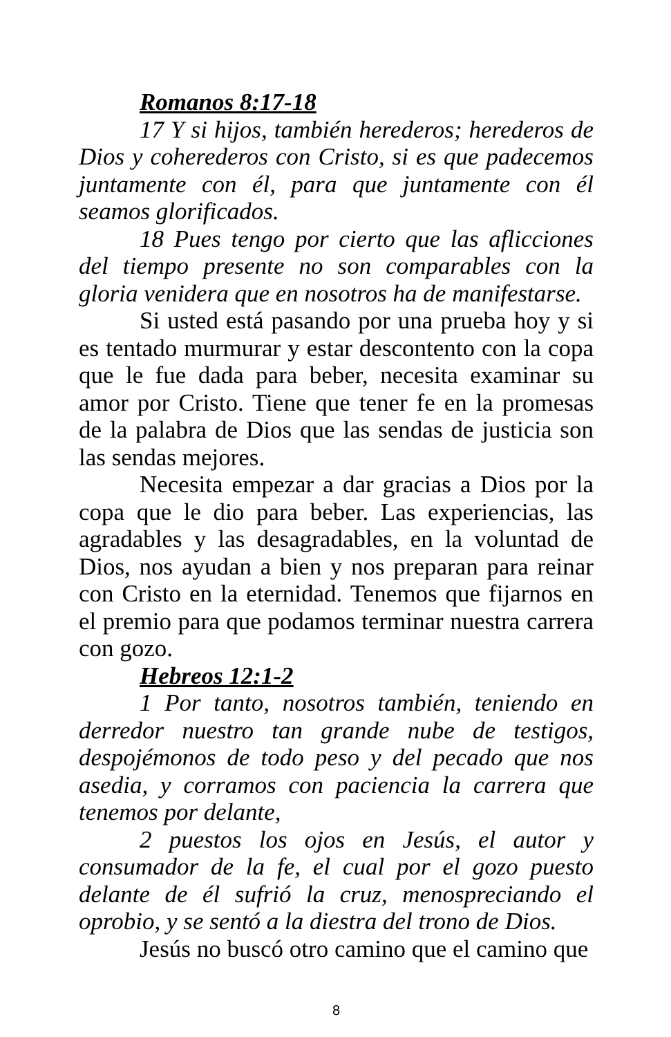Romanos 8:17-18
17 Y si hijos, también herederos; herederos de Dios y coherederos con Cristo, si es que padecemos juntamente con él, para que juntamente con él seamos glorificados.
18 Pues tengo por cierto que las aflicciones del tiempo presente no son comparables con la gloria venidera que en nosotros ha de manifestarse.
Si usted está pasando por una prueba hoy y si es tentado murmurar y estar descontento con la copa que le fue dada para beber, necesita examinar su amor por Cristo. Tiene que tener fe en la promesas de la palabra de Dios que las sendas de justicia son las sendas mejores.
Necesita empezar a dar gracias a Dios por la copa que le dio para beber. Las experiencias, las agradables y las desagradables, en la voluntad de Dios, nos ayudan a bien y nos preparan para reinar con Cristo en la eternidad. Tenemos que fijarnos en el premio para que podamos terminar nuestra carrera con gozo.
Hebreos 12:1-2
1 Por tanto, nosotros también, teniendo en derredor nuestro tan grande nube de testigos, despojémonos de todo peso y del pecado que nos asedia, y corramos con paciencia la carrera que tenemos por delante,
2 puestos los ojos en Jesús, el autor y consumador de la fe, el cual por el gozo puesto delante de él sufrió la cruz, menospreciando el oprobio, y se sentó a la diestra del trono de Dios.
Jesús no buscó otro camino que el camino que
8